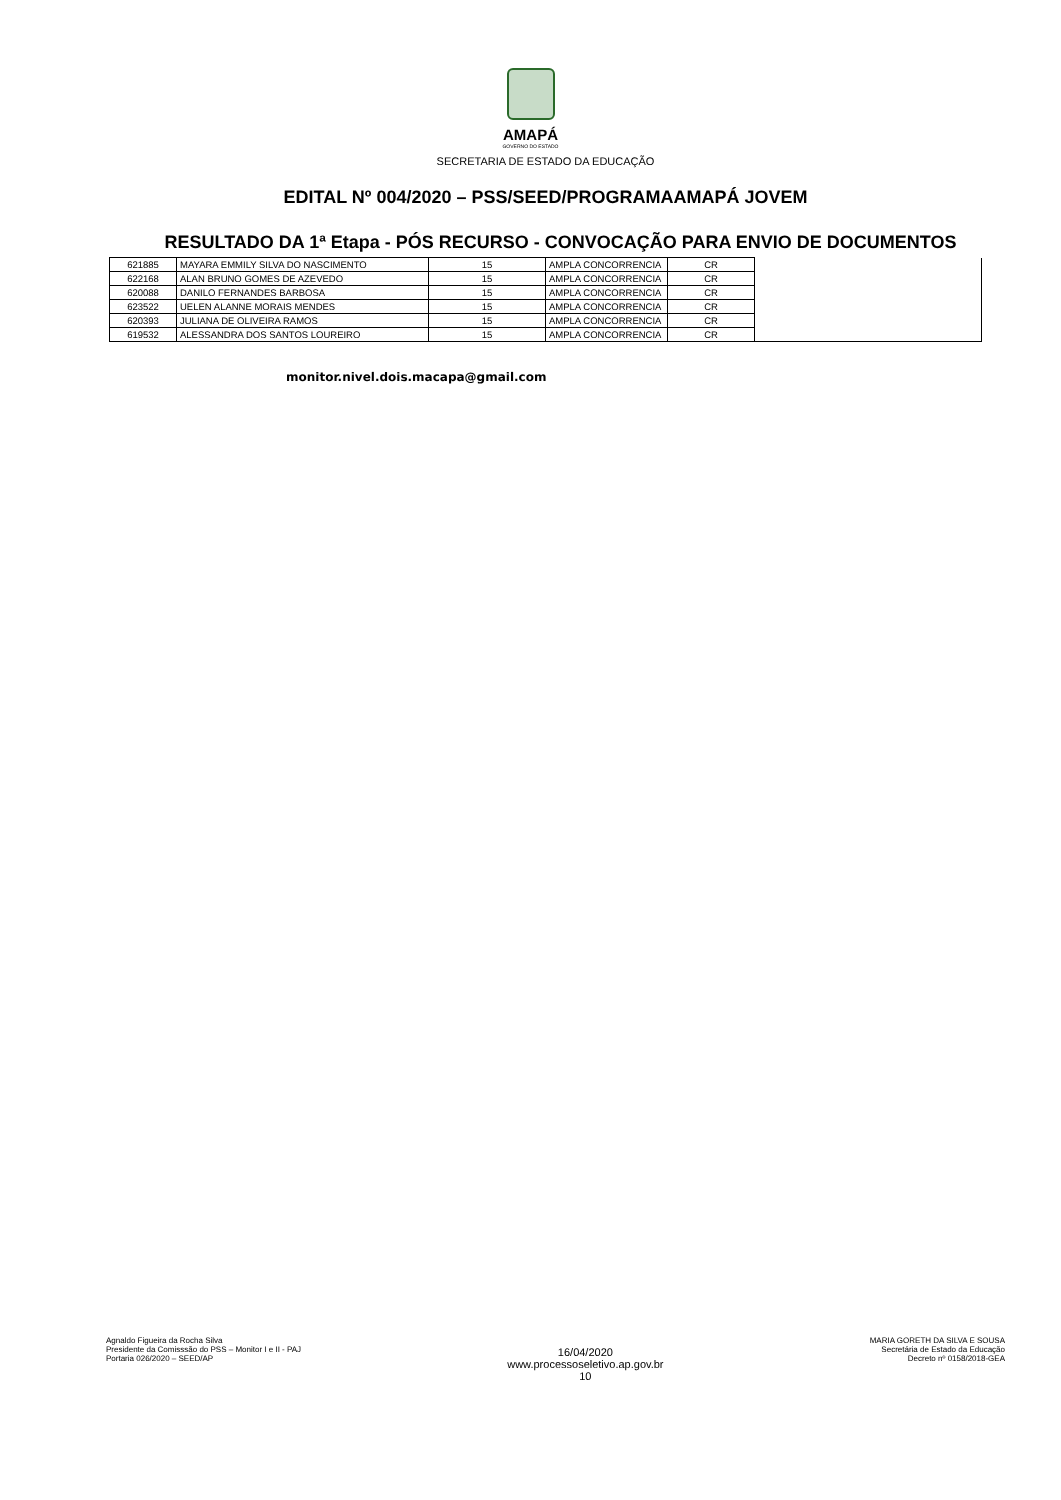AMAPÁ
GOVERNO DO ESTADO
SECRETARIA DE ESTADO DA EDUCAÇÃO
EDITAL Nº 004/2020 – PSS/SEED/PROGRAMAAMAPÁ JOVEM
RESULTADO DA 1ª Etapa - PÓS RECURSO - CONVOCAÇÃO PARA ENVIO DE DOCUMENTOS
| 621885 | MAYARA EMMILY SILVA DO NASCIMENTO | 15 | AMPLA CONCORRENCIA | CR | |
| 622168 | ALAN BRUNO GOMES DE AZEVEDO | 15 | AMPLA CONCORRENCIA | CR | |
| 620088 | DANILO FERNANDES BARBOSA | 15 | AMPLA CONCORRENCIA | CR | |
| 623522 | UELEN ALANNE MORAIS MENDES | 15 | AMPLA CONCORRENCIA | CR | |
| 620393 | JULIANA DE OLIVEIRA RAMOS | 15 | AMPLA CONCORRENCIA | CR | |
| 619532 | ALESSANDRA DOS SANTOS LOUREIRO | 15 | AMPLA CONCORRENCIA | CR | |
monitor.nivel.dois.macapa@gmail.com
Agnaldo Figueira da Rocha Silva
Presidente da Comisssão do PSS – Monitor I e II - PAJ
Portaria 026/2020 – SEED/AP
16/04/2020
www.processoseletivo.ap.gov.br
10
MARIA GORETH DA SILVA E SOUSA
Secretária de Estado da Educação
Decreto nº 0158/2018-GEA